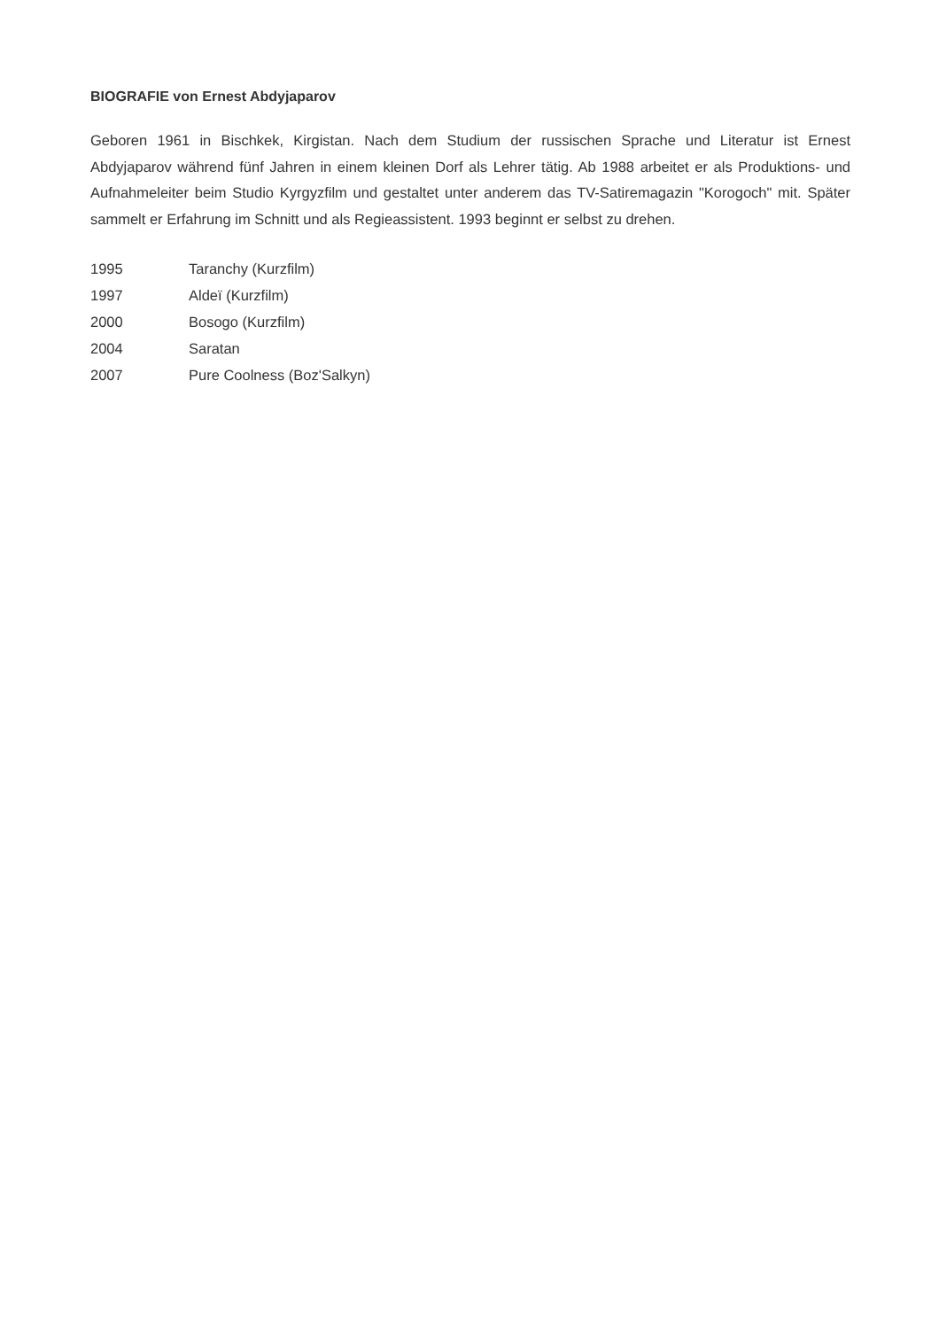BIOGRAFIE von Ernest Abdyjaparov
Geboren 1961 in Bischkek, Kirgistan. Nach dem Studium der russischen Sprache und Literatur ist Ernest Abdyjaparov während fünf Jahren in einem kleinen Dorf als Lehrer tätig. Ab 1988 arbeitet er als Produktions- und Aufnahmeleiter beim Studio Kyrgyzfilm und gestaltet unter anderem das TV-Satiremagazin "Korogoch" mit. Später sammelt er Erfahrung im Schnitt und als Regieassistent. 1993 beginnt er selbst zu drehen.
| 1995 | Taranchy (Kurzfilm) |
| 1997 | Aldeï (Kurzfilm) |
| 2000 | Bosogo (Kurzfilm) |
| 2004 | Saratan |
| 2007 | Pure Coolness (Boz'Salkyn) |